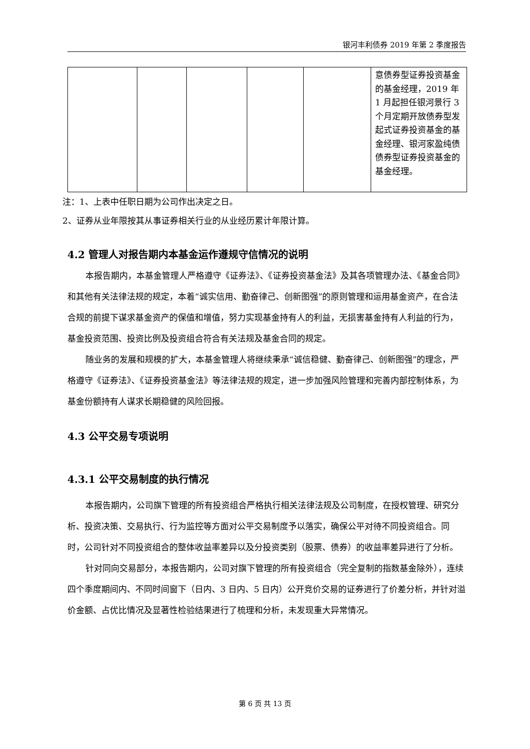银河丰利债券 2019 年第 2 季度报告
| | | | | | 意债券型证券投资基金的基金经理，2019 年 1 月起担任银河景行 3 个月定期开放债券型发起式证券投资基金的基金经理、银河家盈纯债债券型证券投资基金的基金经理。 |
注：1、上表中任职日期为公司作出决定之日。
2、证券从业年限按其从事证券相关行业的从业经历累计年限计算。
4.2 管理人对报告期内本基金运作遵规守信情况的说明
本报告期内，本基金管理人严格遵守《证券法》、《证券投资基金法》及其各项管理办法、《基金合同》和其他有关法律法规的规定，本着“诚实信用、勤奋律己、创新图强”的原则管理和运用基金资产，在合法合规的前提下谋求基金资产的保值和增值，努力实现基金持有人的利益，无损害基金持有人利益的行为，基金投资范围、投资比例及投资组合符合有关法规及基金合同的规定。
随业务的发展和规模的扩大，本基金管理人将继续秉承“诚信稳健、勤奋律己、创新图强”的理念，严格遵守《证券法》、《证券投资基金法》等法律法规的规定，进一步加强风险管理和完善内部控制体系，为基金份额持有人谋求长期稳健的风险回报。
4.3 公平交易专项说明
4.3.1 公平交易制度的执行情况
本报告期内，公司旗下管理的所有投资组合严格执行相关法律法规及公司制度，在授权管理、研究分析、投资决策、交易执行、行为监控等方面对公平交易制度予以落实，确保公平对待不同投资组合。同时，公司针对不同投资组合的整体收益率差异以及分投资类别（股票、债券）的收益率差异进行了分析。
针对同向交易部分，本报告期内，公司对旗下管理的所有投资组合（完全复制的指数基金除外），连续四个季度期间内、不同时间窗下（日内、3 日内、5 日内）公开竞价交易的证券进行了价差分析，并针对溢价金额、占优比情况及显著性检验结果进行了梳理和分析，未发现重大异常情况。
第 6 页 共 13 页